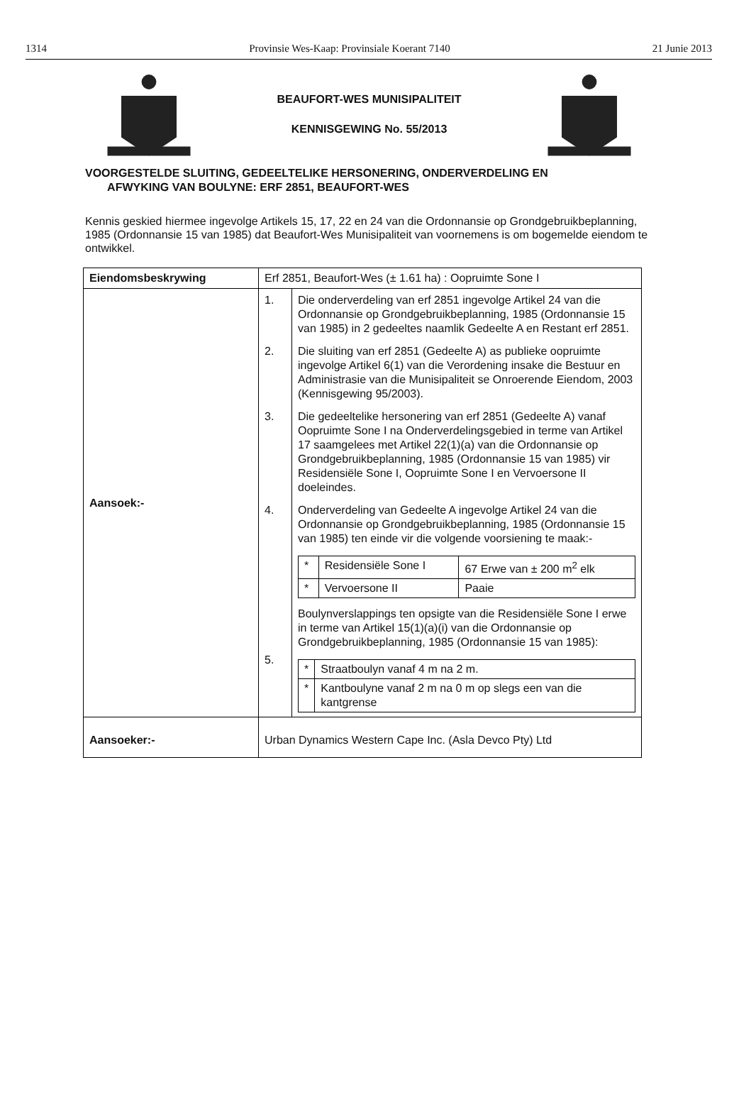1314 Provinsie Wes-Kaap: Provinsiale Koerant 7140 21 Junie 2013
BEAUFORT-WES MUNISIPALITEIT
KENNISGEWING No. 55/2013
VOORGESTELDE SLUITING, GEDEELTELIKE HERSONERING, ONDERVERDELING EN
AFWYKING VAN BOULYNE: ERF 2851, BEAUFORT-WES
Kennis geskied hiermee ingevolge Artikels 15, 17, 22 en 24 van die Ordonnansie op Grondgebruikbeplanning, 1985 (Ordonnansie 15 van 1985) dat Beaufort-Wes Munisipaliteit van voornemens is om bogemelde eiendom te ontwikkel.
| Eiendomsbeskrywing | Erf 2851, Beaufort-Wes (± 1.61 ha) : Oopruimte Sone I |
| Aansoek:- | / 1. / Die onderverdeling van erf 2851 ingevolge Artikel 24 van die Ordonnansie op Grondgebruikbeplanning, 1985 (Ordonnansie 15 van 1985) in 2 gedeeltes naamlik Gedeelte A en Restant erf 2851. / / 2. / Die sluiting van erf 2851 (Gedeelte A) as publieke oopruimte ingevolge Artikel 6(1) van die Verordening insake die Bestuur en Administrasie van die Munisipaliteit se Onroerende Eiendom, 2003 (Kennisgewing 95/2003). / / 3. / Die gedeeltelike hersonering van erf 2851 (Gedeelte A) vanaf Oopruimte Sone I na Onderverdelingsgebied in terme van Artikel 17 saamgelees met Artikel 22(1)(a) van die Ordonnansie op Grondgebruikbeplanning, 1985 (Ordonnansie 15 van 1985) vir Residensiële Sone I, Oopruimte Sone I en Vervoersone II doeleindes. / / 4. / Onderverdeling van Gedeelte A ingevolge Artikel 24 van die Ordonnansie op Grondgebruikbeplanning, 1985 (Ordonnansie 15 van 1985) ten einde vir die volgende voorsiening te maak:- / * / Residensiële Sone I / 67 Erwe van ± 200 m<sup>2</sup> elk / / * / Vervoersone II / Paaie / / / 5. / Boulynverslappings ten opsigte van die Residensiële Sone I erwe in terme van Artikel 15(1)(a)(i) van die Ordonnansie op Grondgebruikbeplanning, 1985 (Ordonnansie 15 van 1985): / * / Straatboulyn vanaf 4 m na 2 m. / / * / Kantboulyne vanaf 2 m na 0 m op slegs een van die kantgrense / / |
| Aansoeker:- | Urban Dynamics Western Cape Inc. (Asla Devco Pty) Ltd |